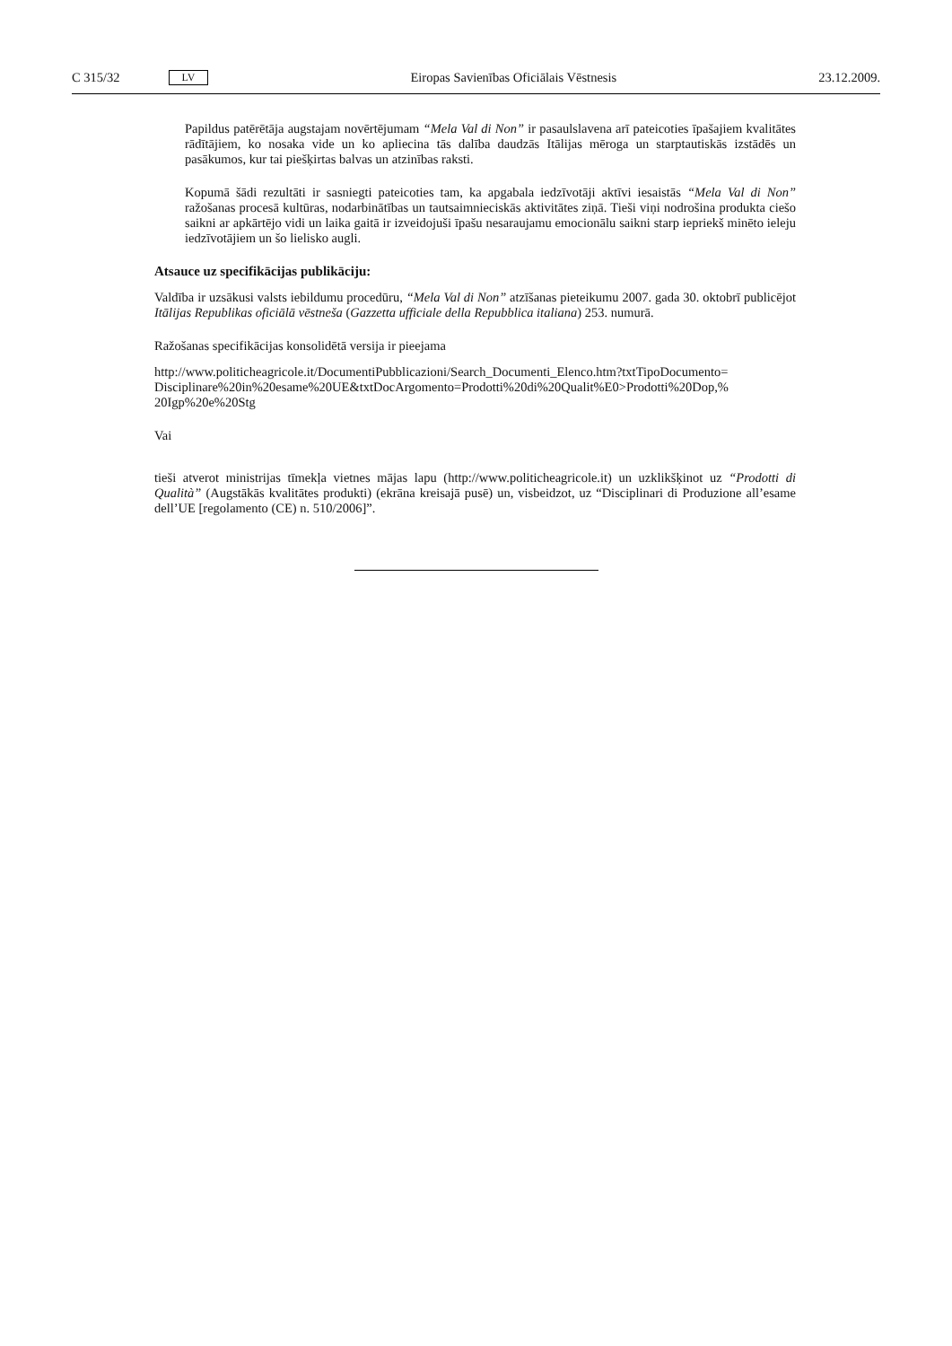C 315/32 LV Eiropas Savienības Oficiālais Vēstnesis 23.12.2009.
Papildus patērētāja augstajam novērtējumam “Mela Val di Non” ir pasaulslavena arī pateicoties īpašajiem kvalitātes rādītājiem, ko nosaka vide un ko apliecina tās dalība daudzās Itālijas mēroga un starptautiskās izstādēs un pasākumos, kur tai piešķirtas balvas un atzinības raksti.
Kopumā šādi rezultāti ir sasniegti pateicoties tam, ka apgabala iedzīvotāji aktīvi iesaistās “Mela Val di Non” ražošanas procesā kultūras, nodarbinātības un tautsaimnieciskās aktivitātes ziņā. Tieši viņi nodrošina produkta ciešo saikni ar apkārtējo vidi un laika gaitā ir izveidojuši īpašu nesaraujamu emocionālu saikni starp iepriekš minēto ieleju iedzīvotājiem un šo lielisko augli.
Atsauce uz specifikācijas publikāciju:
Valdība ir uzsākusi valsts iebildumu procedūru, “Mela Val di Non” atzīšanas pieteikumu 2007. gada 30. oktobrī publicējot Itālijas Republikas oficiālā vēstneša (Gazzetta ufficiale della Repubblica italiana) 253. numurā.
Ražošanas specifikācijas konsolidētā versija ir pieejama
http://www.politicheagricole.it/DocumentiPubblicazioni/Search_Documenti_Elenco.htm?txtTipoDocumento= Disciplinare%20in%20esame%20UE&txtDocArgomento=Prodotti%20di%20Qualit%E0>Prodotti%20Dop,% 20Igp%20e%20Stg
Vai
tieši atverot ministrijas tīmekļa vietnes mājas lapu (http://www.politicheagricole.it) un uzklikšķinot uz “Prodotti di Qualità” (Augstākās kvalitātes produkti) (ekrāna kreisajā pusē) un, visbeidzot, uz “Disciplinari di Produzione all’esame dell’UE [regolamento (CE) n. 510/2006]”.